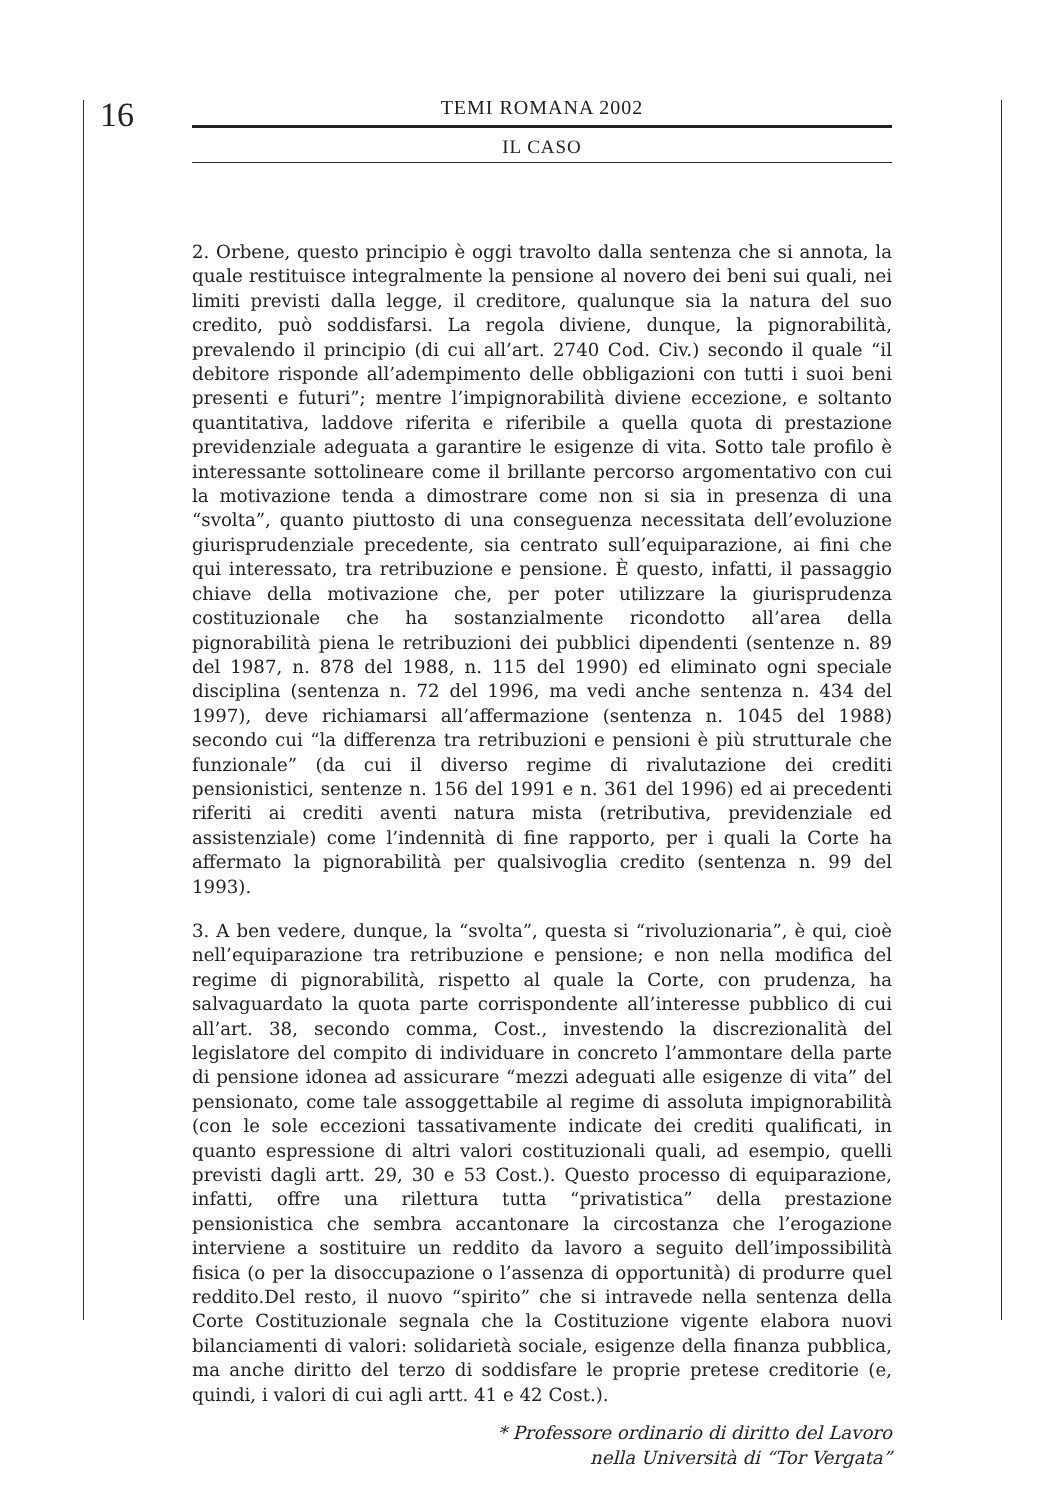16
TEMI ROMANA 2002
IL CASO
2. Orbene, questo principio è oggi travolto dalla sentenza che si annota, la quale restituisce integralmente la pensione al novero dei beni sui quali, nei limiti previsti dalla legge, il creditore, qualunque sia la natura del suo credito, può soddisfarsi. La regola diviene, dunque, la pignorabilità, prevalendo il principio (di cui all’art. 2740 Cod. Civ.) secondo il quale “il debitore risponde all’adempimento delle obbligazioni con tutti i suoi beni presenti e futuri”; mentre l’impignorabilità diviene eccezione, e soltanto quantitativa, laddove riferita e riferibile a quella quota di prestazione previdenziale adeguata a garantire le esigenze di vita. Sotto tale profilo è interessante sottolineare come il brillante percorso argomentativo con cui la motivazione tenda a dimostrare come non si sia in presenza di una “svolta”, quanto piuttosto di una conseguenza necessitata dell’evoluzione giurisprudenziale precedente, sia centrato sull’equiparazione, ai fini che qui interessato, tra retribuzione e pensione. È questo, infatti, il passaggio chiave della motivazione che, per poter utilizzare la giurisprudenza costituzionale che ha sostanzialmente ricondotto all’area della pignorabilità piena le retribuzioni dei pubblici dipendenti (sentenze n. 89 del 1987, n. 878 del 1988, n. 115 del 1990) ed eliminato ogni speciale disciplina (sentenza n. 72 del 1996, ma vedi anche sentenza n. 434 del 1997), deve richiamarsi all’affermazione (sentenza n. 1045 del 1988) secondo cui “la differenza tra retribuzioni e pensioni è più strutturale che funzionale” (da cui il diverso regime di rivalutazione dei crediti pensionistici, sentenze n. 156 del 1991 e n. 361 del 1996) ed ai precedenti riferiti ai crediti aventi natura mista (retributiva, previdenziale ed assistenziale) come l’indennità di fine rapporto, per i quali la Corte ha affermato la pignorabilità per qualsivoglia credito (sentenza n. 99 del 1993).
3. A ben vedere, dunque, la “svolta”, questa si “rivoluzionaria”, è qui, cioè nell’equiparazione tra retribuzione e pensione; e non nella modifica del regime di pignorabilità, rispetto al quale la Corte, con prudenza, ha salvaguardato la quota parte corrispondente all’interesse pubblico di cui all’art. 38, secondo comma, Cost., investendo la discrezionalità del legislatore del compito di individuare in concreto l’ammontare della parte di pensione idonea ad assicurare “mezzi adeguati alle esigenze di vita” del pensionato, come tale assoggettabile al regime di assoluta impignorabilità (con le sole eccezioni tassativamente indicate dei crediti qualificati, in quanto espressione di altri valori costituzionali quali, ad esempio, quelli previsti dagli artt. 29, 30 e 53 Cost.). Questo processo di equiparazione, infatti, offre una rilettura tutta “privatistica” della prestazione pensionistica che sembra accantonare la circostanza che l’erogazione interviene a sostituire un reddito da lavoro a seguito dell’impossibilità fisica (o per la disoccupazione o l’assenza di opportunità) di produrre quel reddito.Del resto, il nuovo “spirito” che si intravede nella sentenza della Corte Costituzionale segnala che la Costituzione vigente elabora nuovi bilanciamenti di valori: solidarietà sociale, esigenze della finanza pubblica, ma anche diritto del terzo di soddisfare le proprie pretese creditorie (e, quindi, i valori di cui agli artt. 41 e 42 Cost.).
* Professore ordinario di diritto del Lavoro
nella Università di “Tor Vergata”